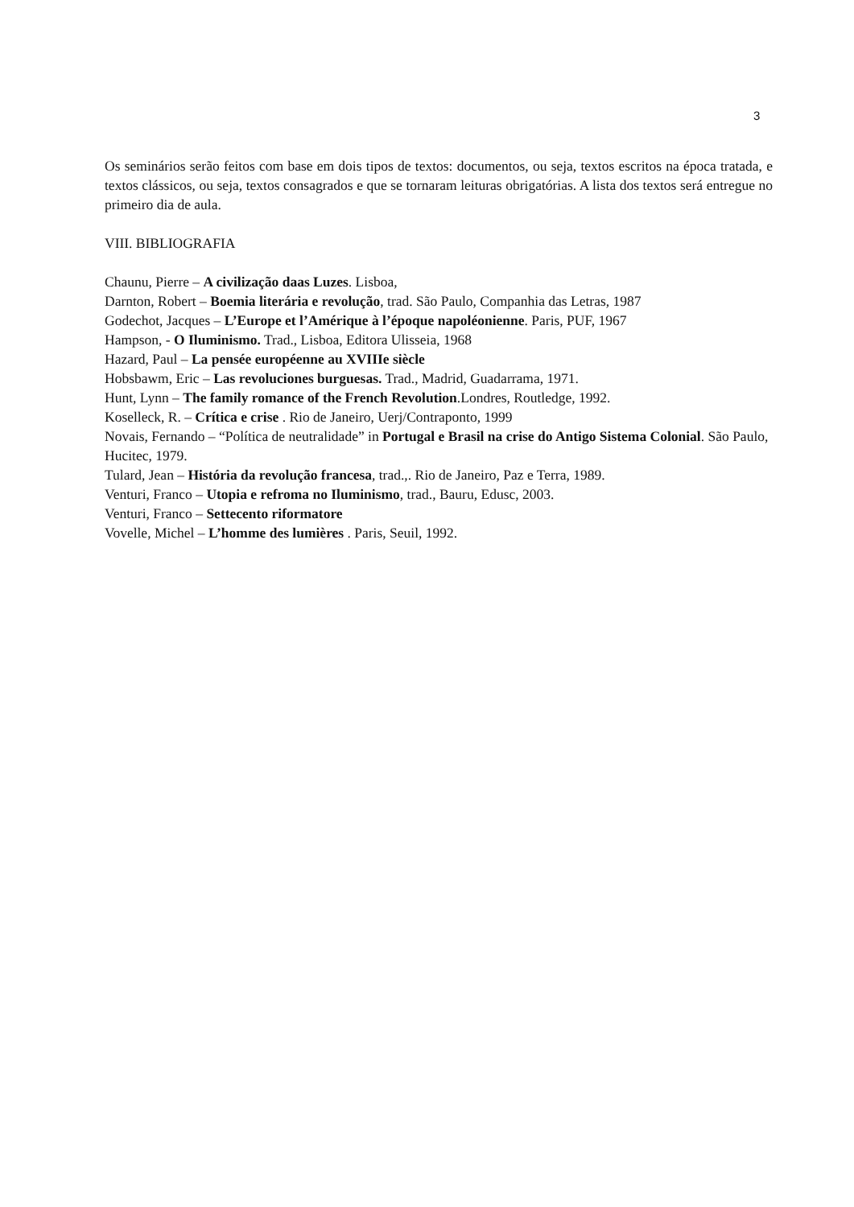3
Os seminários serão feitos com base em dois tipos de textos: documentos, ou seja, textos escritos na época tratada, e textos clássicos, ou seja, textos consagrados e que se tornaram leituras obrigatórias. A lista dos textos será entregue no primeiro dia de aula.
VIII. BIBLIOGRAFIA
Chaunu, Pierre – A civilização daas Luzes. Lisboa,
Darnton, Robert – Boemia literária e revolução, trad. São Paulo, Companhia das Letras, 1987
Godechot, Jacques – L’Europe et l’Amérique à l’époque napoléonienne. Paris, PUF, 1967
Hampson, - O Iluminismo. Trad., Lisboa, Editora Ulisseia, 1968
Hazard, Paul – La pensée européenne au XVIIIe siècle
Hobsbawm, Eric – Las revoluciones burguesas. Trad., Madrid, Guadarrama, 1971.
Hunt, Lynn – The family romance of the French Revolution.Londres, Routledge, 1992.
Koselleck, R. – Crítica e crise . Rio de Janeiro, Uerj/Contraponto, 1999
Novais, Fernando – “Política de neutralidade” in Portugal e Brasil na crise do Antigo Sistema Colonial. São Paulo, Hucitec, 1979.
Tulard, Jean – História da revolução francesa, trad.,. Rio de Janeiro, Paz e Terra, 1989.
Venturi, Franco – Utopia e refroma no Iluminismo, trad., Bauru, Edusc, 2003.
Venturi, Franco – Settecento riformatore
Vovelle, Michel – L’homme des lumières . Paris, Seuil, 1992.